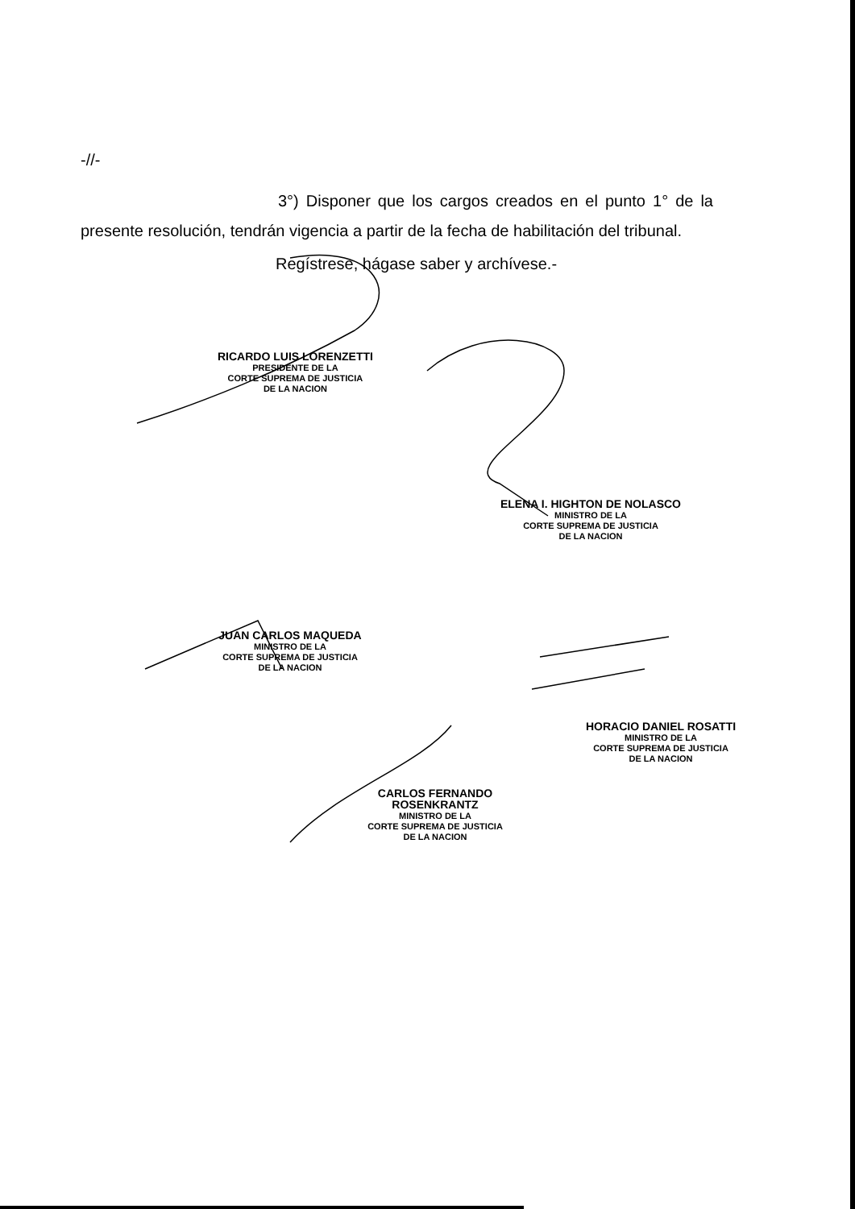-//-
3°) Disponer que los cargos creados en el punto 1° de la presente resolución, tendrán vigencia a partir de la fecha de habilitación del tribunal.
Regístrese, hágase saber y archívese.-
RICARDO LUIS LORENZETTI
PRESIDENTE DE LA
CORTE SUPREMA DE JUSTICIA
DE LA NACION
ELENA I. HIGHTON DE NOLASCO
MINISTRO DE LA
CORTE SUPREMA DE JUSTICIA
DE LA NACION
JUAN CARLOS MAQUEDA
MINISTRO DE LA
CORTE SUPREMA DE JUSTICIA
DE LA NACION
HORACIO DANIEL ROSATTI
MINISTRO DE LA
CORTE SUPREMA DE JUSTICIA
DE LA NACION
CARLOS FERNANDO ROSENKRANTZ
MINISTRO DE LA
CORTE SUPREMA DE JUSTICIA
DE LA NACION